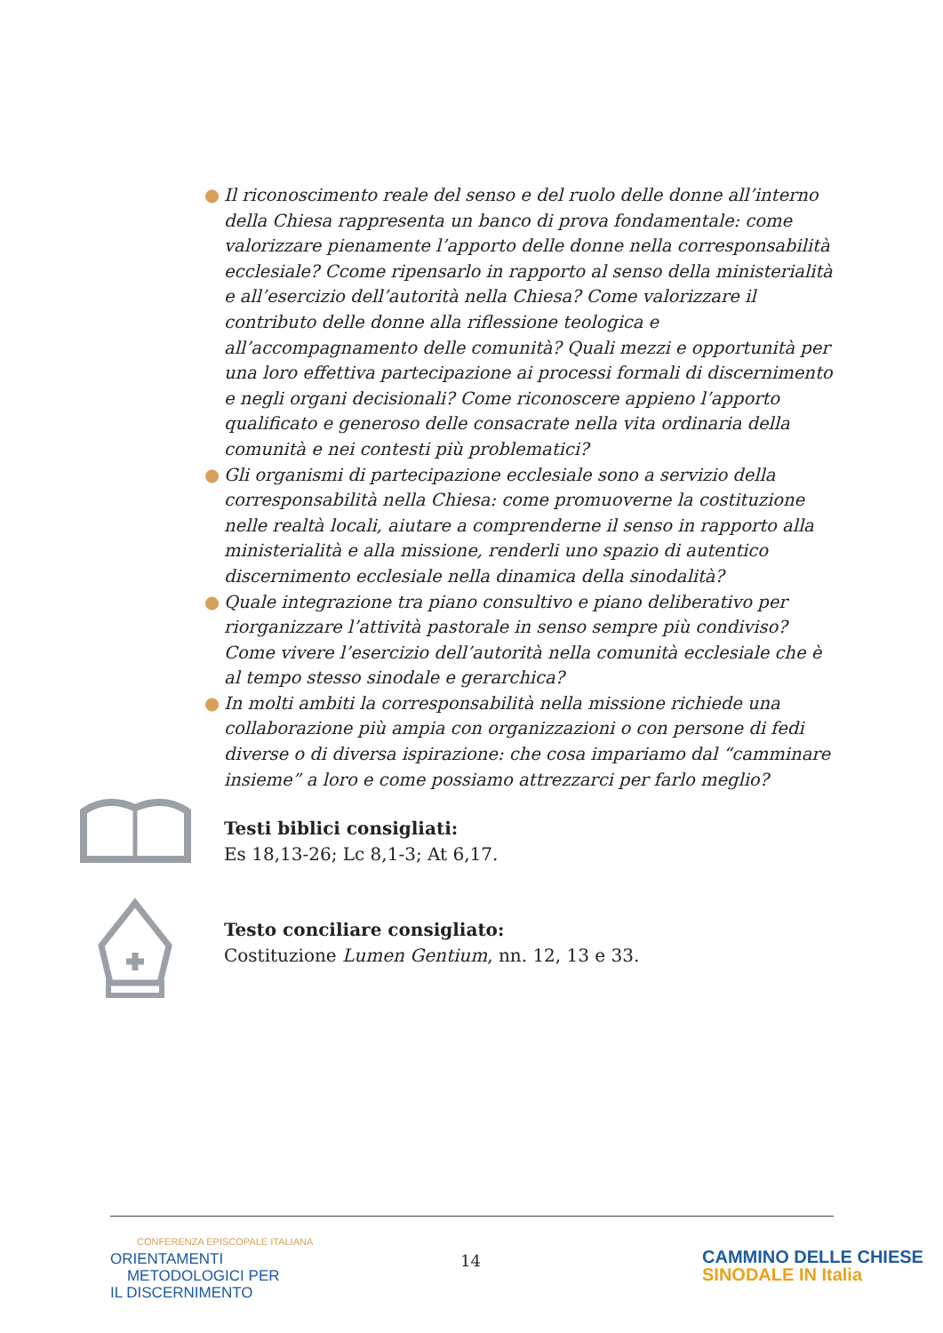● Il riconoscimento reale del senso e del ruolo delle donne all’interno della Chiesa rappresenta un banco di prova fondamentale: come valorizzare pienamente l’apporto delle donne nella corresponsabilità ecclesiale? Ccome ripensarlo in rapporto al senso della ministerialità e all’esercizio dell’autorità nella Chiesa? Come valorizzare il contributo delle donne alla riflessione teologica e all’accompagnamento delle comunità? Quali mezzi e opportunità per una loro effettiva partecipazione ai processi formali di discernimento e negli organi decisionali? Come riconoscere appieno l’apporto qualificato e generoso delle consacrate nella vita ordinaria della comunità e nei contesti più problematici?
● Gli organismi di partecipazione ecclesiale sono a servizio della corresponsabilità nella Chiesa: come promuoverne la costituzione nelle realtà locali, aiutare a comprenderne il senso in rapporto alla ministerialità e alla missione, renderli uno spazio di autentico discernimento ecclesiale nella dinamica della sinodalità?
● Quale integrazione tra piano consultivo e piano deliberativo per riorganizzare l’attività pastorale in senso sempre più condiviso? Come vivere l’esercizio dell’autorità nella comunità ecclesiale che è al tempo stesso sinodale e gerarchica?
● In molti ambiti la corresponsabilità nella missione richiede una collaborazione più ampia con organizzazioni o con persone di fedi diverse o di diversa ispirazione: che cosa impariamo dal “camminare insieme” a loro e come possiamo attrezzarci per farlo meglio?
Testi biblici consigliati:
Es 18,13-26; Lc 8,1-3; At 6,17.
Testo conciliare consigliato:
Costituzione Lumen Gentium, nn. 12, 13 e 33.
CONFERENZA EPISCOPALE ITALIANA
ORIENTAMENTI
METODOLOGICI PER
IL DISCERNIMENTO
14
CAMMINO DELLE CHIESE
SINODALE IN Italia